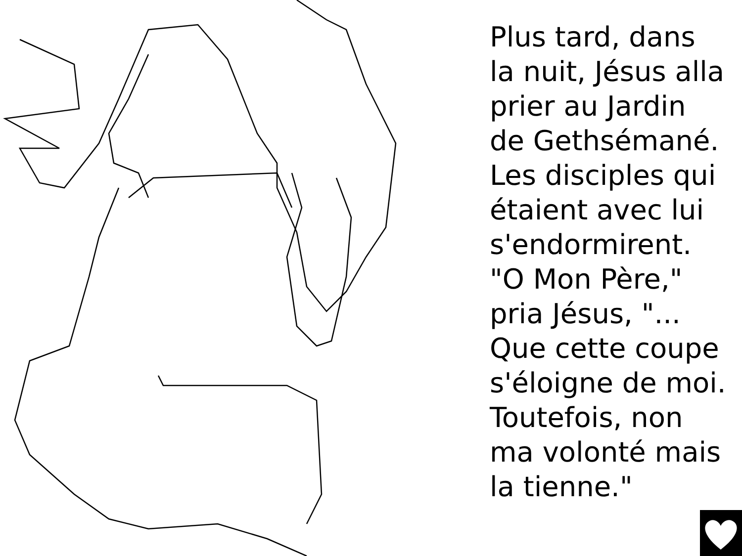Plus tard, dans
la nuit, Jésus alla
prier au Jardin
de Gethsémané.
Les disciples qui
étaient avec lui
s'endormirent.
"O Mon Père,"
pria Jésus, "...
Que cette coupe
s'éloigne de moi.
Toutefois, non
ma volonté mais
la tienne."